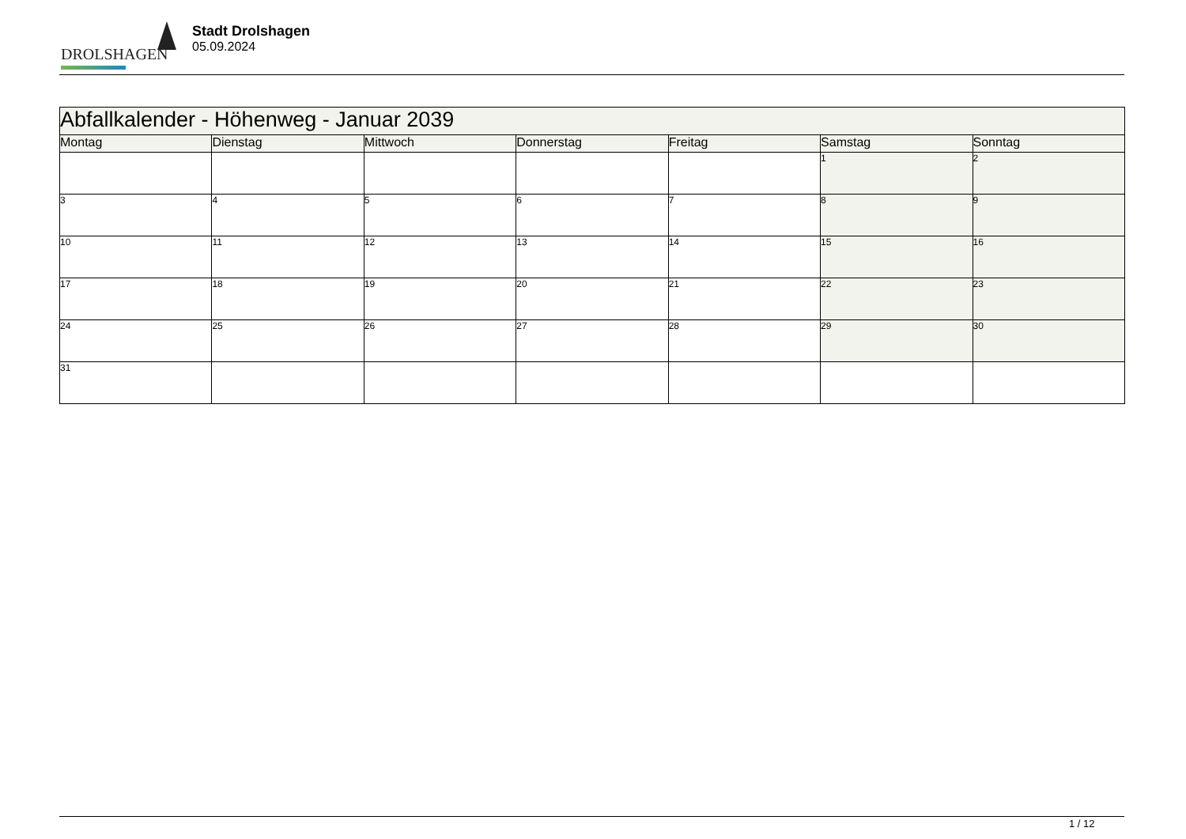DROLSHAGEN
Stadt Drolshagen
05.09.2024
| Abfallkalender - Höhenweg - Januar 2039 | | | | | | |
| --- | --- | --- | --- | --- | --- | --- |
| Montag | Dienstag | Mittwoch | Donnerstag | Freitag | Samstag | Sonntag |
| | | | | | 1 | 2 |
| 3 | 4 | 5 | 6 | 7 | 8 | 9 |
| 10 | 11 | 12 | 13 | 14 | 15 | 16 |
| 17 | 18 | 19 | 20 | 21 | 22 | 23 |
| 24 | 25 | 26 | 27 | 28 | 29 | 30 |
| 31 | | | | | | |
1 / 12